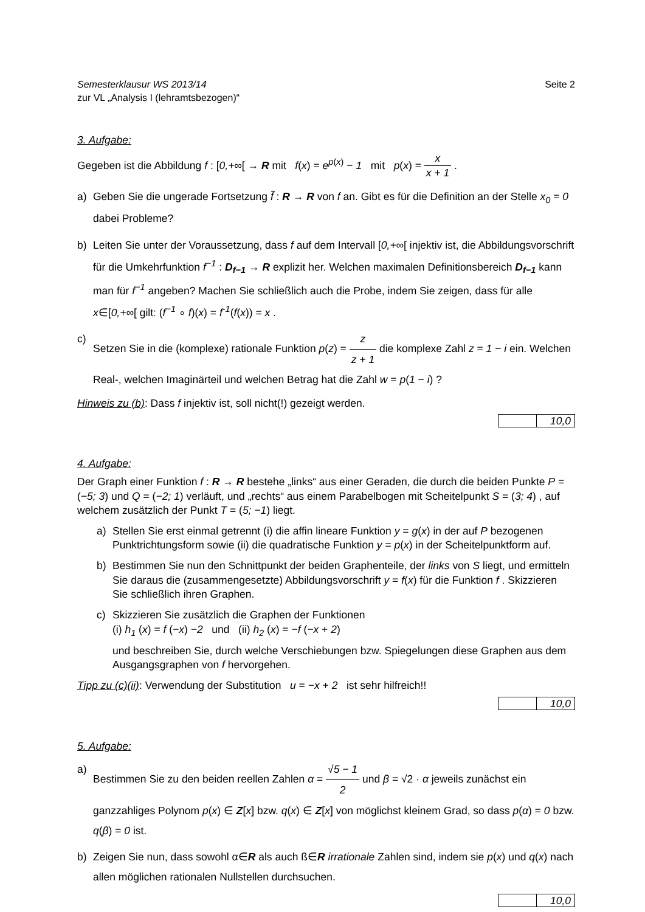Semesterklausur WS 2013/14
zur VL „Analysis I (lehramtsbezogen)“
Seite 2
3. Aufgabe:
Gegeben ist die Abbildung f : [0,+∞[ → R mit f(x) = e<sup>p(x)</sup> − 1 mit p(x) = x x + 1 .
a) Geben Sie die ungerade Fortsetzung f̃ : R → R von f an. Gibt es für die Definition an der Stelle x<sub>0</sub> = 0 dabei Probleme?
b) Leiten Sie unter der Voraussetzung, dass f auf dem Intervall [0,+∞[ injektiv ist, die Abbildungsvorschrift für die Umkehrfunktion f<sup>−1</sup> : D<sub>f−1</sub> → R explizit her. Welchen maximalen Definitionsbereich D<sub>f−1</sub> kann man für f<sup>−1</sup> angeben? Machen Sie schließlich auch die Probe, indem Sie zeigen, dass für alle x∈[0,+∞[ gilt: (f<sup>−1</sup> ∘ f)(x) = f<sup>-1</sup>(f(x)) = x .
c) Setzen Sie in die (komplexe) rationale Funktion p(z) = z z + 1 die komplexe Zahl z = 1 − i ein. Welchen Real-, welchen Imaginärteil und welchen Betrag hat die Zahl w = p(1 − i) ?
Hinweis zu (b): Dass f injektiv ist, soll nicht(!) gezeigt werden.
10,0
4. Aufgabe:
Der Graph einer Funktion f : R → R bestehe „links“ aus einer Geraden, die durch die beiden Punkte P = (−5; 3) und Q = (−2; 1) verläuft, und „rechts“ aus einem Parabelbogen mit Scheitelpunkt S = (3; 4) , auf welchem zusätzlich der Punkt T = (5; −1) liegt.
a) Stellen Sie erst einmal getrennt (i) die affin lineare Funktion y = g(x) in der auf P bezogenen Punktrichtungsform sowie (ii) die quadratische Funktion y = p(x) in der Scheitelpunktform auf.
b) Bestimmen Sie nun den Schnittpunkt der beiden Graphenteile, der links von S liegt, und ermitteln Sie daraus die (zusammengesetzte) Abbildungsvorschrift y = f(x) für die Funktion f . Skizzieren Sie schließlich ihren Graphen.
c) Skizzieren Sie zusätzlich die Graphen der Funktionen
(i) h<sub>1</sub> (x) = f (−x) −2 und (ii) h<sub>2</sub> (x) = −f (−x + 2)
und beschreiben Sie, durch welche Verschiebungen bzw. Spiegelungen diese Graphen aus dem Ausgangsgraphen von f hervorgehen.
Tipp zu (c)(ii): Verwendung der Substitution u = −x + 2 ist sehr hilfreich!!
10,0
5. Aufgabe:
a) Bestimmen Sie zu den beiden reellen Zahlen α = √5 − 1 2 und β = √2 · α jeweils zunächst ein ganzzahliges Polynom p(x) ∈ Z[x] bzw. q(x) ∈ Z[x] von möglichst kleinem Grad, so dass p(α) = 0 bzw. q(β) = 0 ist.
b) Zeigen Sie nun, dass sowohl α∈R als auch ß∈R irrationale Zahlen sind, indem sie p(x) und q(x) nach allen möglichen rationalen Nullstellen durchsuchen.
10,0